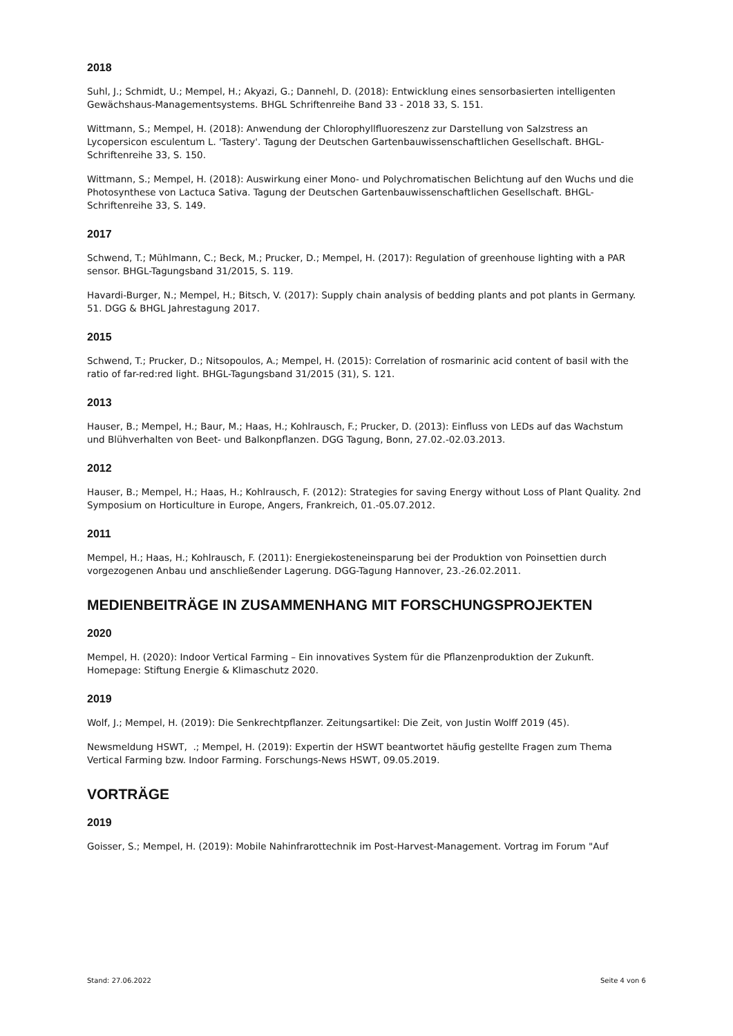2018
Suhl, J.; Schmidt, U.; Mempel, H.; Akyazi, G.; Dannehl, D. (2018): Entwicklung eines sensorbasierten intelligenten Gewächshaus-Managementsystems. BHGL Schriftenreihe Band 33 - 2018 33, S. 151.
Wittmann, S.; Mempel, H. (2018): Anwendung der Chlorophyllfluoreszenz zur Darstellung von Salzstress an Lycopersicon esculentum L. 'Tastery'. Tagung der Deutschen Gartenbauwissenschaftlichen Gesellschaft. BHGL-Schriftenreihe 33, S. 150.
Wittmann, S.; Mempel, H. (2018): Auswirkung einer Mono- und Polychromatischen Belichtung auf den Wuchs und die Photosynthese von Lactuca Sativa. Tagung der Deutschen Gartenbauwissenschaftlichen Gesellschaft. BHGL-Schriftenreihe 33, S. 149.
2017
Schwend, T.; Mühlmann, C.; Beck, M.; Prucker, D.; Mempel, H. (2017): Regulation of greenhouse lighting with a PAR sensor. BHGL-Tagungsband 31/2015, S. 119.
Havardi-Burger, N.; Mempel, H.; Bitsch, V. (2017): Supply chain analysis of bedding plants and pot plants in Germany. 51. DGG & BHGL Jahrestagung 2017.
2015
Schwend, T.; Prucker, D.; Nitsopoulos, A.; Mempel, H. (2015): Correlation of rosmarinic acid content of basil with the ratio of far-red:red light. BHGL-Tagungsband 31/2015 (31), S. 121.
2013
Hauser, B.; Mempel, H.; Baur, M.; Haas, H.; Kohlrausch, F.; Prucker, D. (2013): Einfluss von LEDs auf das Wachstum und Blühverhalten von Beet- und Balkonpflanzen. DGG Tagung, Bonn, 27.02.-02.03.2013.
2012
Hauser, B.; Mempel, H.; Haas, H.; Kohlrausch, F. (2012): Strategies for saving Energy without Loss of Plant Quality. 2nd Symposium on Horticulture in Europe, Angers, Frankreich, 01.-05.07.2012.
2011
Mempel, H.; Haas, H.; Kohlrausch, F. (2011): Energiekosteneinsparung bei der Produktion von Poinsettien durch vorgezogenen Anbau und anschließender Lagerung. DGG-Tagung Hannover, 23.-26.02.2011.
MEDIENBEITRÄGE IN ZUSAMMENHANG MIT FORSCHUNGSPROJEKTEN
2020
Mempel, H. (2020): Indoor Vertical Farming – Ein innovatives System für die Pflanzenproduktion der Zukunft. Homepage: Stiftung Energie & Klimaschutz 2020.
2019
Wolf, J.; Mempel, H. (2019): Die Senkrechtpflanzer. Zeitungsartikel: Die Zeit, von Justin Wolff 2019 (45).
Newsmeldung HSWT, .; Mempel, H. (2019): Expertin der HSWT beantwortet häufig gestellte Fragen zum Thema Vertical Farming bzw. Indoor Farming. Forschungs-News HSWT, 09.05.2019.
VORTRÄGE
2019
Goisser, S.; Mempel, H. (2019): Mobile Nahinfrarottechnik im Post-Harvest-Management. Vortrag im Forum "Auf
Stand: 27.06.2022 Seite 4 von 6